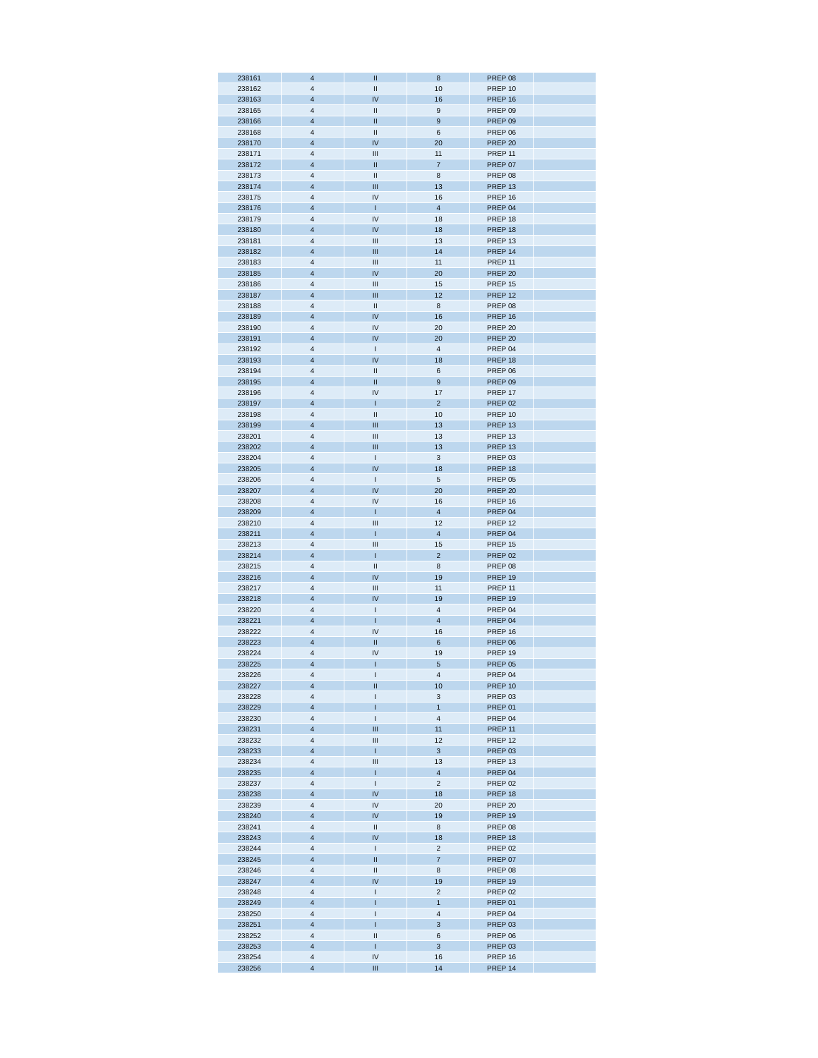| 238161 | 4 | II | 8 | PREP 08 | |
| 238162 | 4 | II | 10 | PREP 10 | |
| 238163 | 4 | IV | 16 | PREP 16 | |
| 238165 | 4 | II | 9 | PREP 09 | |
| 238166 | 4 | II | 9 | PREP 09 | |
| 238168 | 4 | II | 6 | PREP 06 | |
| 238170 | 4 | IV | 20 | PREP 20 | |
| 238171 | 4 | III | 11 | PREP 11 | |
| 238172 | 4 | II | 7 | PREP 07 | |
| 238173 | 4 | II | 8 | PREP 08 | |
| 238174 | 4 | III | 13 | PREP 13 | |
| 238175 | 4 | IV | 16 | PREP 16 | |
| 238176 | 4 | I | 4 | PREP 04 | |
| 238179 | 4 | IV | 18 | PREP 18 | |
| 238180 | 4 | IV | 18 | PREP 18 | |
| 238181 | 4 | III | 13 | PREP 13 | |
| 238182 | 4 | III | 14 | PREP 14 | |
| 238183 | 4 | III | 11 | PREP 11 | |
| 238185 | 4 | IV | 20 | PREP 20 | |
| 238186 | 4 | III | 15 | PREP 15 | |
| 238187 | 4 | III | 12 | PREP 12 | |
| 238188 | 4 | II | 8 | PREP 08 | |
| 238189 | 4 | IV | 16 | PREP 16 | |
| 238190 | 4 | IV | 20 | PREP 20 | |
| 238191 | 4 | IV | 20 | PREP 20 | |
| 238192 | 4 | I | 4 | PREP 04 | |
| 238193 | 4 | IV | 18 | PREP 18 | |
| 238194 | 4 | II | 6 | PREP 06 | |
| 238195 | 4 | II | 9 | PREP 09 | |
| 238196 | 4 | IV | 17 | PREP 17 | |
| 238197 | 4 | I | 2 | PREP 02 | |
| 238198 | 4 | II | 10 | PREP 10 | |
| 238199 | 4 | III | 13 | PREP 13 | |
| 238201 | 4 | III | 13 | PREP 13 | |
| 238202 | 4 | III | 13 | PREP 13 | |
| 238204 | 4 | I | 3 | PREP 03 | |
| 238205 | 4 | IV | 18 | PREP 18 | |
| 238206 | 4 | I | 5 | PREP 05 | |
| 238207 | 4 | IV | 20 | PREP 20 | |
| 238208 | 4 | IV | 16 | PREP 16 | |
| 238209 | 4 | I | 4 | PREP 04 | |
| 238210 | 4 | III | 12 | PREP 12 | |
| 238211 | 4 | I | 4 | PREP 04 | |
| 238213 | 4 | III | 15 | PREP 15 | |
| 238214 | 4 | I | 2 | PREP 02 | |
| 238215 | 4 | II | 8 | PREP 08 | |
| 238216 | 4 | IV | 19 | PREP 19 | |
| 238217 | 4 | III | 11 | PREP 11 | |
| 238218 | 4 | IV | 19 | PREP 19 | |
| 238220 | 4 | I | 4 | PREP 04 | |
| 238221 | 4 | I | 4 | PREP 04 | |
| 238222 | 4 | IV | 16 | PREP 16 | |
| 238223 | 4 | II | 6 | PREP 06 | |
| 238224 | 4 | IV | 19 | PREP 19 | |
| 238225 | 4 | I | 5 | PREP 05 | |
| 238226 | 4 | I | 4 | PREP 04 | |
| 238227 | 4 | II | 10 | PREP 10 | |
| 238228 | 4 | I | 3 | PREP 03 | |
| 238229 | 4 | I | 1 | PREP 01 | |
| 238230 | 4 | I | 4 | PREP 04 | |
| 238231 | 4 | III | 11 | PREP 11 | |
| 238232 | 4 | III | 12 | PREP 12 | |
| 238233 | 4 | I | 3 | PREP 03 | |
| 238234 | 4 | III | 13 | PREP 13 | |
| 238235 | 4 | I | 4 | PREP 04 | |
| 238237 | 4 | I | 2 | PREP 02 | |
| 238238 | 4 | IV | 18 | PREP 18 | |
| 238239 | 4 | IV | 20 | PREP 20 | |
| 238240 | 4 | IV | 19 | PREP 19 | |
| 238241 | 4 | II | 8 | PREP 08 | |
| 238243 | 4 | IV | 18 | PREP 18 | |
| 238244 | 4 | I | 2 | PREP 02 | |
| 238245 | 4 | II | 7 | PREP 07 | |
| 238246 | 4 | II | 8 | PREP 08 | |
| 238247 | 4 | IV | 19 | PREP 19 | |
| 238248 | 4 | I | 2 | PREP 02 | |
| 238249 | 4 | I | 1 | PREP 01 | |
| 238250 | 4 | I | 4 | PREP 04 | |
| 238251 | 4 | I | 3 | PREP 03 | |
| 238252 | 4 | II | 6 | PREP 06 | |
| 238253 | 4 | I | 3 | PREP 03 | |
| 238254 | 4 | IV | 16 | PREP 16 | |
| 238256 | 4 | III | 14 | PREP 14 | |